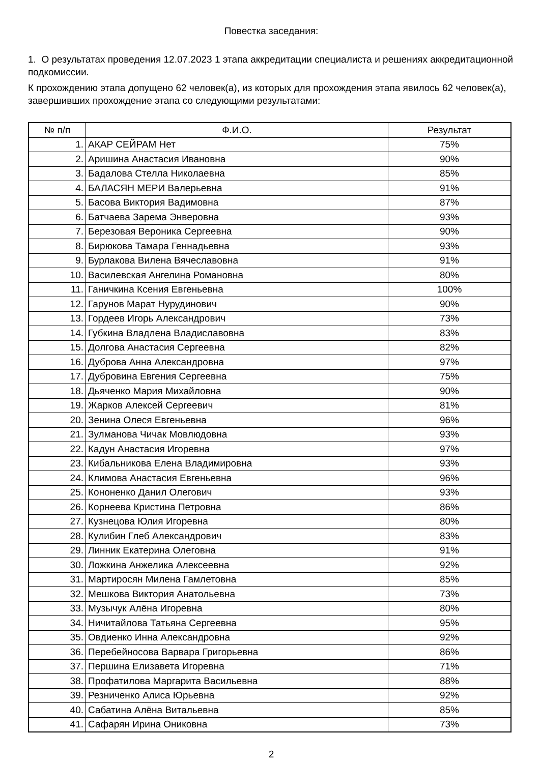Повестка заседания:
1. О результатах проведения 12.07.2023 1 этапа аккредитации специалиста и решениях аккредитационной подкомиссии.
К прохождению этапа допущено 62 человек(а), из которых для прохождения этапа явилось 62 человек(а), завершивших прохождение этапа со следующими результатами:
| № п/п | Ф.И.О. | Результат |
| --- | --- | --- |
| 1. | АКАР СЕЙРАМ Нет | 75% |
| 2. | Аришина Анастасия Ивановна | 90% |
| 3. | Бадалова Стелла Николаевна | 85% |
| 4. | БАЛАСЯН МЕРИ Валерьевна | 91% |
| 5. | Басова Виктория Вадимовна | 87% |
| 6. | Батчаева Зарема Энверовна | 93% |
| 7. | Березовая Вероника Сергеевна | 90% |
| 8. | Бирюкова Тамара Геннадьевна | 93% |
| 9. | Бурлакова Вилена Вячеславовна | 91% |
| 10. | Василевская Ангелина Романовна | 80% |
| 11. | Ганичкина Ксения Евгеньевна | 100% |
| 12. | Гарунов Марат Нурудинович | 90% |
| 13. | Гордеев Игорь Александрович | 73% |
| 14. | Губкина Владлена Владиславовна | 83% |
| 15. | Долгова Анастасия Сергеевна | 82% |
| 16. | Дуброва Анна Александровна | 97% |
| 17. | Дубровина Евгения Сергеевна | 75% |
| 18. | Дьяченко Мария Михайловна | 90% |
| 19. | Жарков Алексей Сергеевич | 81% |
| 20. | Зенина Олеся Евгеньевна | 96% |
| 21. | Зулманова Чичак Мовлюдовна | 93% |
| 22. | Кадун Анастасия Игоревна | 97% |
| 23. | Кибальникова Елена Владимировна | 93% |
| 24. | Климова Анастасия Евгеньевна | 96% |
| 25. | Кононенко Данил Олегович | 93% |
| 26. | Корнеева Кристина Петровна | 86% |
| 27. | Кузнецова Юлия Игоревна | 80% |
| 28. | Кулибин Глеб Александрович | 83% |
| 29. | Линник Екатерина Олеговна | 91% |
| 30. | Ложкина Анжелика Алексеевна | 92% |
| 31. | Мартиросян Милена Гамлетовна | 85% |
| 32. | Мешкова Виктория Анатольевна | 73% |
| 33. | Музычук Алёна Игоревна | 80% |
| 34. | Ничитайлова Татьяна Сергеевна | 95% |
| 35. | Овдиенко Инна Александровна | 92% |
| 36. | Перебейносова Варвара Григорьевна | 86% |
| 37. | Першина Елизавета Игоревна | 71% |
| 38. | Профатилова Маргарита Васильевна | 88% |
| 39. | Резниченко Алиса Юрьевна | 92% |
| 40. | Сабатина Алёна Витальевна | 85% |
| 41. | Сафарян Ирина Ониковна | 73% |
2